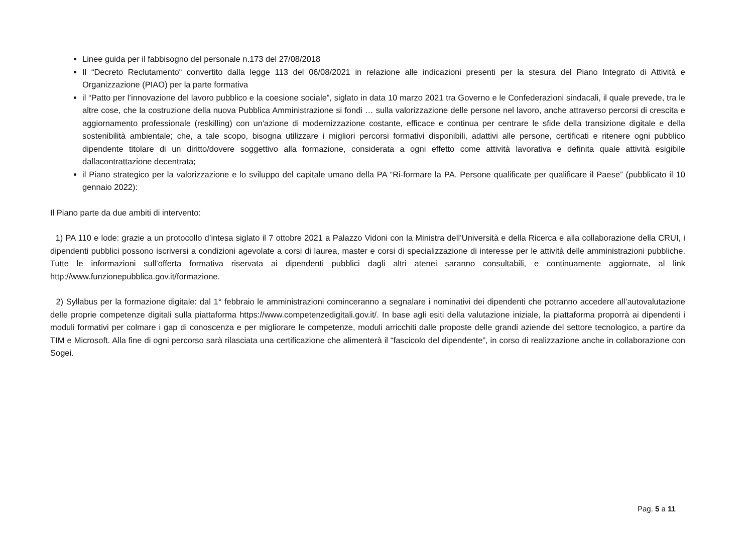Linee guida per il fabbisogno del personale n.173 del 27/08/2018
Il “Decreto Reclutamento“ convertito dalla legge 113 del 06/08/2021 in relazione alle indicazioni presenti per la stesura del Piano Integrato di Attività e Organizzazione (PIAO) per la parte formativa
il “Patto per l’innovazione del lavoro pubblico e la coesione sociale”, siglato in data 10 marzo 2021 tra Governo e le Confederazioni sindacali, il quale prevede, tra le altre cose, che la costruzione della nuova Pubblica Amministrazione si fondi … sulla valorizzazione delle persone nel lavoro, anche attraverso percorsi di crescita e aggiornamento professionale (reskilling) con un'azione di modernizzazione costante, efficace e continua per centrare le sfide della transizione digitale e della sostenibilità ambientale; che, a tale scopo, bisogna utilizzare i migliori percorsi formativi disponibili, adattivi alle persone, certificati e ritenere ogni pubblico dipendente titolare di un diritto/dovere soggettivo alla formazione, considerata a ogni effetto come attività lavorativa e definita quale attività esigibile dallacontrattazione decentrata;
il Piano strategico per la valorizzazione e lo sviluppo del capitale umano della PA “Ri-formare la PA. Persone qualificate per qualificare il Paese” (pubblicato il 10 gennaio 2022):
Il Piano parte da due ambiti di intervento:
1) PA 110 e lode: grazie a un protocollo d’intesa siglato il 7 ottobre 2021 a Palazzo Vidoni con la Ministra dell’Università e della Ricerca e alla collaborazione della CRUI, i dipendenti pubblici possono iscriversi a condizioni agevolate a corsi di laurea, master e corsi di specializzazione di interesse per le attività delle amministrazioni pubbliche. Tutte le informazioni sull’offerta formativa riservata ai dipendenti pubblici dagli altri atenei saranno consultabili, e continuamente aggiornate, al link http://www.funzionepubblica.gov.it/formazione.
2) Syllabus per la formazione digitale: dal 1° febbraio le amministrazioni cominceranno a segnalare i nominativi dei dipendenti che potranno accedere all’autovalutazione delle proprie competenze digitali sulla piattaforma https://www.competenzedigitali.gov.it/. In base agli esiti della valutazione iniziale, la piattaforma proporrà ai dipendenti i moduli formativi per colmare i gap di conoscenza e per migliorare le competenze, moduli arricchiti dalle proposte delle grandi aziende del settore tecnologico, a partire da TIM e Microsoft. Alla fine di ogni percorso sarà rilasciata una certificazione che alimenterà il “fascicolo del dipendente”, in corso di realizzazione anche in collaborazione con Sogei.
Pag. 5 a 11